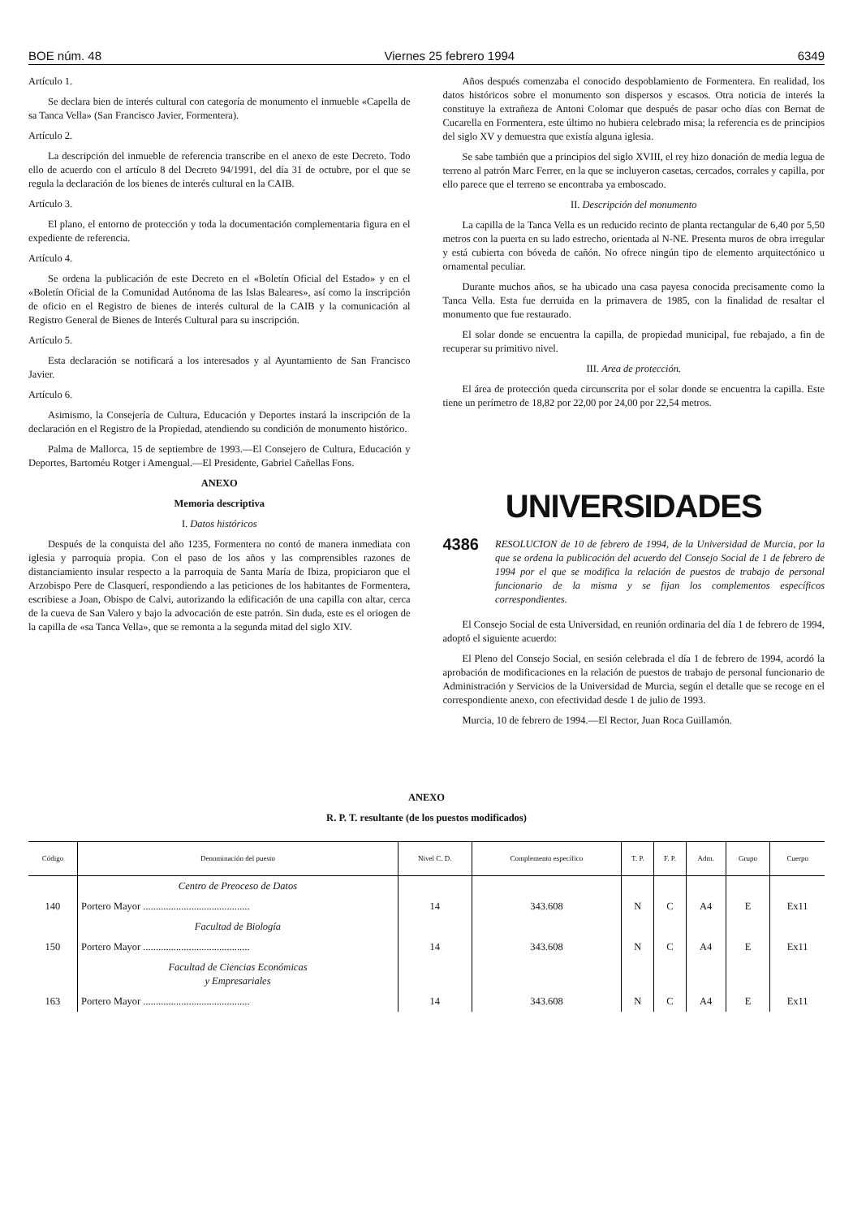BOE núm. 48 Viernes 25 febrero 1994 6349
Artículo 1.
Se declara bien de interés cultural con categoría de monumento el inmueble «Capella de sa Tanca Vella» (San Francisco Javier, Formentera).
Artículo 2.
La descripción del inmueble de referencia transcribe en el anexo de este Decreto. Todo ello de acuerdo con el artículo 8 del Decreto 94/1991, del día 31 de octubre, por el que se regula la declaración de los bienes de interés cultural en la CAIB.
Artículo 3.
El plano, el entorno de protección y toda la documentación complementaria figura en el expediente de referencia.
Artículo 4.
Se ordena la publicación de este Decreto en el «Boletín Oficial del Estado» y en el «Boletín Oficial de la Comunidad Autónoma de las Islas Baleares», así como la inscripción de oficio en el Registro de bienes de interés cultural de la CAIB y la comunicación al Registro General de Bienes de Interés Cultural para su inscripción.
Artículo 5.
Esta declaración se notificará a los interesados y al Ayuntamiento de San Francisco Javier.
Artículo 6.
Asimismo, la Consejería de Cultura, Educación y Deportes instará la inscripción de la declaración en el Registro de la Propiedad, atendiendo su condición de monumento histórico.
Palma de Mallorca, 15 de septiembre de 1993.—El Consejero de Cultura, Educación y Deportes, Bartoméu Rotger i Amengual.—El Presidente, Gabriel Cañellas Fons.
ANEXO
Memoria descriptiva
I. Datos históricos
Después de la conquista del año 1235, Formentera no contó de manera inmediata con iglesia y parroquia propia. Con el paso de los años y las comprensibles razones de distanciamiento insular respecto a la parroquia de Santa María de Ibiza, propiciaron que el Arzobispo Pere de Clasquerí, respondiendo a las peticiones de los habitantes de Formentera, escribiese a Joan, Obispo de Calvi, autorizando la edificación de una capilla con altar, cerca de la cueva de San Valero y bajo la advocación de este patrón. Sin duda, este es el oriogen de la capilla de «sa Tanca Vella», que se remonta a la segunda mitad del siglo XIV.
Años después comenzaba el conocido despoblamiento de Formentera. En realidad, los datos históricos sobre el monumento son dispersos y escasos. Otra noticia de interés la constituye la extrañeza de Antoni Colomar que después de pasar ocho días con Bernat de Cucarella en Formentera, este último no hubiera celebrado misa; la referencia es de principios del siglo XV y demuestra que existía alguna iglesia.
Se sabe también que a principios del siglo XVIII, el rey hizo donación de media legua de terreno al patrón Marc Ferrer, en la que se incluyeron casetas, cercados, corrales y capilla, por ello parece que el terreno se encontraba ya emboscado.
II. Descripción del monumento
La capilla de la Tanca Vella es un reducido recinto de planta rectangular de 6,40 por 5,50 metros con la puerta en su lado estrecho, orientada al N-NE. Presenta muros de obra irregular y está cubierta con bóveda de cañón. No ofrece ningún tipo de elemento arquitectónico u ornamental peculiar.
Durante muchos años, se ha ubicado una casa payesa conocida precisamente como la Tanca Vella. Esta fue derruida en la primavera de 1985, con la finalidad de resaltar el monumento que fue restaurado.
El solar donde se encuentra la capilla, de propiedad municipal, fue rebajado, a fin de recuperar su primitivo nivel.
III. Area de protección.
El área de protección queda circunscrita por el solar donde se encuentra la capilla. Este tiene un perímetro de 18,82 por 22,00 por 24,00 por 22,54 metros.
UNIVERSIDADES
4386 RESOLUCION de 10 de febrero de 1994, de la Universidad de Murcia, por la que se ordena la publicación del acuerdo del Consejo Social de 1 de febrero de 1994 por el que se modifica la relación de puestos de trabajo de personal funcionario de la misma y se fijan los complementos específicos correspondientes.
El Consejo Social de esta Universidad, en reunión ordinaria del día 1 de febrero de 1994, adoptó el siguiente acuerdo:
El Pleno del Consejo Social, en sesión celebrada el día 1 de febrero de 1994, acordó la aprobación de modificaciones en la relación de puestos de trabajo de personal funcionario de Administración y Servicios de la Universidad de Murcia, según el detalle que se recoge en el correspondiente anexo, con efectividad desde 1 de julio de 1993.
Murcia, 10 de febrero de 1994.—El Rector, Juan Roca Guillamón.
ANEXO
R. P. T. resultante (de los puestos modificados)
| Código | Denominación del puesto | Nivel C. D. | Complemento específico | T. P. | F. P. | Adm. | Grupo | Cuerpo |
| --- | --- | --- | --- | --- | --- | --- | --- | --- |
| | Centro de Preoceso de Datos | | | | | | | |
| 140 | Portero Mayor .......................................... | 14 | 343.608 | N | C | A4 | E | Ex11 |
| | Facultad de Biología | | | | | | | |
| 150 | Portero Mayor .......................................... | 14 | 343.608 | N | C | A4 | E | Ex11 |
| | Facultad de Ciencias Económicas y Empresariales | | | | | | | |
| 163 | Portero Mayor .......................................... | 14 | 343.608 | N | C | A4 | E | Ex11 |